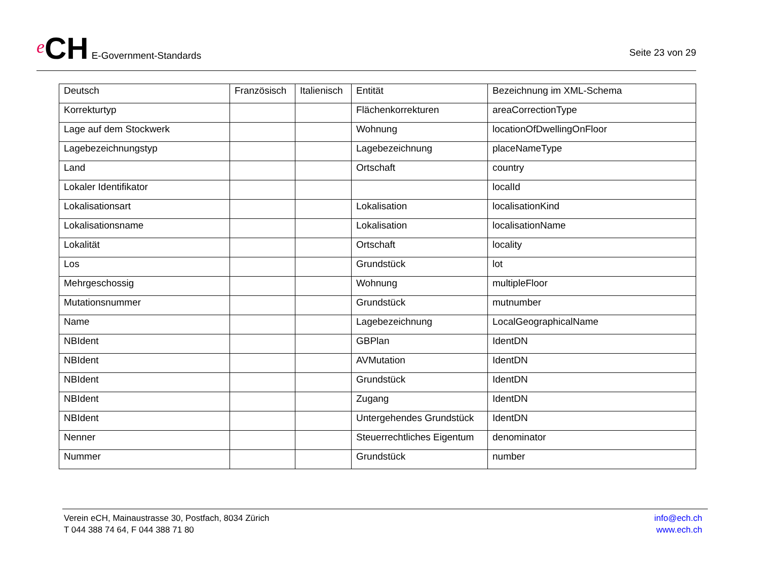e CH E-Government-Standards
Seite 23 von 29
| Deutsch | Französisch | Italienisch | Entität | Bezeichnung im XML-Schema |
| --- | --- | --- | --- | --- |
| Korrekturtyp | | | Flächenkorrekturen | areaCorrectionType |
| Lage auf dem Stockwerk | | | Wohnung | locationOfDwellingOnFloor |
| Lagebezeichnungstyp | | | Lagebezeichnung | placeNameType |
| Land | | | Ortschaft | country |
| Lokaler Identifikator | | | | localId |
| Lokalisationsart | | | Lokalisation | localisationKind |
| Lokalisationsname | | | Lokalisation | localisationName |
| Lokalität | | | Ortschaft | locality |
| Los | | | Grundstück | lot |
| Mehrgeschossig | | | Wohnung | multipleFloor |
| Mutationsnummer | | | Grundstück | mutnumber |
| Name | | | Lagebezeichnung | LocalGeographicalName |
| NBIdent | | | GBPlan | IdentDN |
| NBIdent | | | AVMutation | IdentDN |
| NBIdent | | | Grundstück | IdentDN |
| NBIdent | | | Zugang | IdentDN |
| NBIdent | | | Untergehendes Grundstück | IdentDN |
| Nenner | | | Steuerrechtliches Eigentum | denominator |
| Nummer | | | Grundstück | number |
Verein eCH, Mainaustrasse 30, Postfach, 8034 Zürich
T 044 388 74 64, F 044 388 71 80
info@ech.ch
www.ech.ch